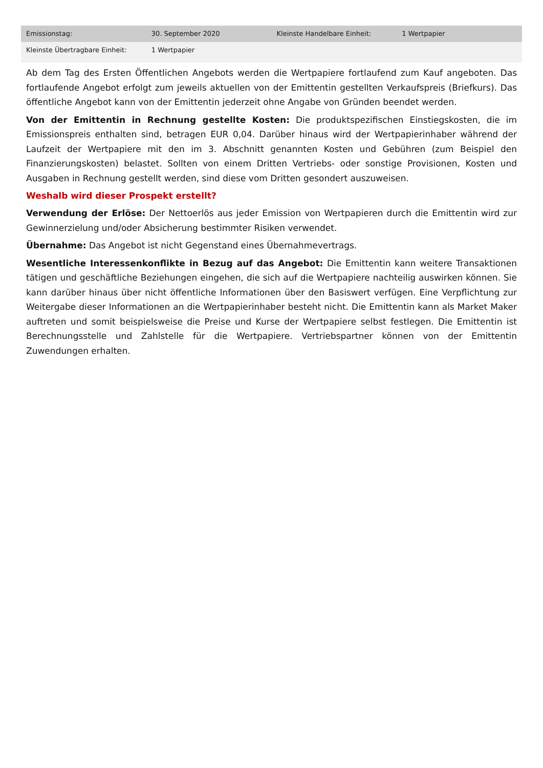| Emissionstag: | 30. September 2020 | Kleinste Handelbare Einheit: | 1 Wertpapier |
| Kleinste Übertragbare Einheit: | 1 Wertpapier | | |
Ab dem Tag des Ersten Öffentlichen Angebots werden die Wertpapiere fortlaufend zum Kauf angeboten. Das fortlaufende Angebot erfolgt zum jeweils aktuellen von der Emittentin gestellten Verkaufspreis (Briefkurs). Das öffentliche Angebot kann von der Emittentin jederzeit ohne Angabe von Gründen beendet werden.
Von der Emittentin in Rechnung gestellte Kosten: Die produktspezifischen Einstiegskosten, die im Emissionspreis enthalten sind, betragen EUR 0,04. Darüber hinaus wird der Wertpapierinhaber während der Laufzeit der Wertpapiere mit den im 3. Abschnitt genannten Kosten und Gebühren (zum Beispiel den Finanzierungskosten) belastet. Sollten von einem Dritten Vertriebs- oder sonstige Provisionen, Kosten und Ausgaben in Rechnung gestellt werden, sind diese vom Dritten gesondert auszuweisen.
Weshalb wird dieser Prospekt erstellt?
Verwendung der Erlöse: Der Nettoerlös aus jeder Emission von Wertpapieren durch die Emittentin wird zur Gewinnerzielung und/oder Absicherung bestimmter Risiken verwendet.
Übernahme: Das Angebot ist nicht Gegenstand eines Übernahmevertrags.
Wesentliche Interessenkonflikte in Bezug auf das Angebot: Die Emittentin kann weitere Transaktionen tätigen und geschäftliche Beziehungen eingehen, die sich auf die Wertpapiere nachteilig auswirken können. Sie kann darüber hinaus über nicht öffentliche Informationen über den Basiswert verfügen. Eine Verpflichtung zur Weitergabe dieser Informationen an die Wertpapierinhaber besteht nicht. Die Emittentin kann als Market Maker auftreten und somit beispielsweise die Preise und Kurse der Wertpapiere selbst festlegen. Die Emittentin ist Berechnungsstelle und Zahlstelle für die Wertpapiere. Vertriebspartner können von der Emittentin Zuwendungen erhalten.